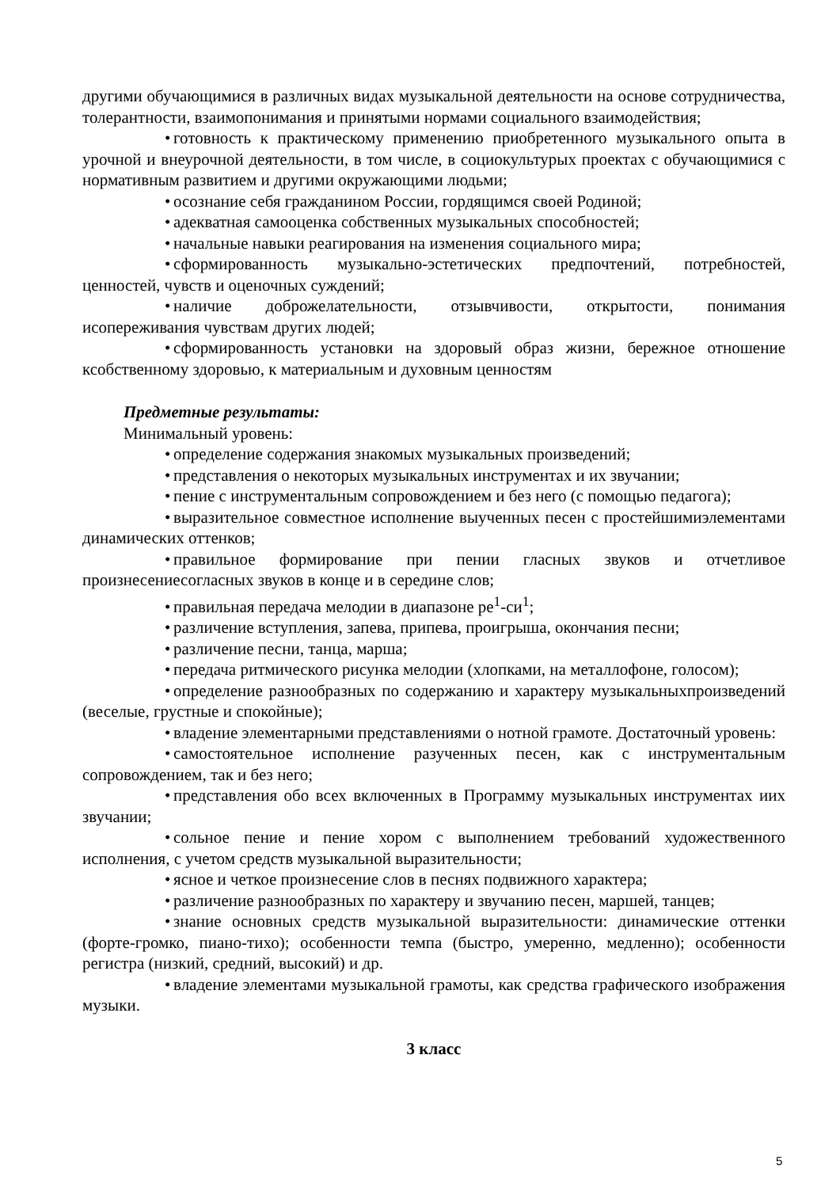другими обучающимися в различных видах музыкальной деятельности на основе сотрудничества, толерантности, взаимопонимания и принятыми нормами социального взаимодействия;
• готовность к практическому применению приобретенного музыкального опыта в урочной и внеурочной деятельности, в том числе, в социокультурых проектах с обучающимися с нормативным развитием и другими окружающими людьми;
• осознание себя гражданином России, гордящимся своей Родиной;
• адекватная самооценка собственных музыкальных способностей;
• начальные навыки реагирования на изменения социального мира;
• сформированность музыкально-эстетических предпочтений, потребностей, ценностей, чувств и оценочных суждений;
• наличие доброжелательности, отзывчивости, открытости, понимания исопереживания чувствам других людей;
• сформированность установки на здоровый образ жизни, бережное отношение ксобственному здоровью, к материальным и духовным ценностям
Предметные результаты:
Минимальный уровень:
• определение содержания знакомых музыкальных произведений;
• представления о некоторых музыкальных инструментах и их звучании;
• пение с инструментальным сопровождением и без него (с помощью педагога);
• выразительное совместное исполнение выученных песен с простейшимиэлементами динамических оттенков;
• правильное формирование при пении гласных звуков и отчетливое произнесениесогласных звуков в конце и в середине слов;
• правильная передача мелодии в диапазоне ре<sup>1</sup>-си<sup>1</sup>;
• различение вступления, запева, припева, проигрыша, окончания песни;
• различение песни, танца, марша;
• передача ритмического рисунка мелодии (хлопками, на металлофоне, голосом);
• определение разнообразных по содержанию и характеру музыкальныхпроизведений (веселые, грустные и спокойные);
• владение элементарными представлениями о нотной грамоте. Достаточный уровень:
• самостоятельное исполнение разученных песен, как с инструментальным сопровождением, так и без него;
• представления обо всех включенных в Программу музыкальных инструментах иих звучании;
• сольное пение и пение хором с выполнением требований художественного исполнения, с учетом средств музыкальной выразительности;
• ясное и четкое произнесение слов в песнях подвижного характера;
• различение разнообразных по характеру и звучанию песен, маршей, танцев;
• знание основных средств музыкальной выразительности: динамические оттенки (форте-громко, пиано-тихо); особенности темпа (быстро, умеренно, медленно); особенности регистра (низкий, средний, высокий) и др.
• владение элементами музыкальной грамоты, как средства графического изображения музыки.
3 класс
5